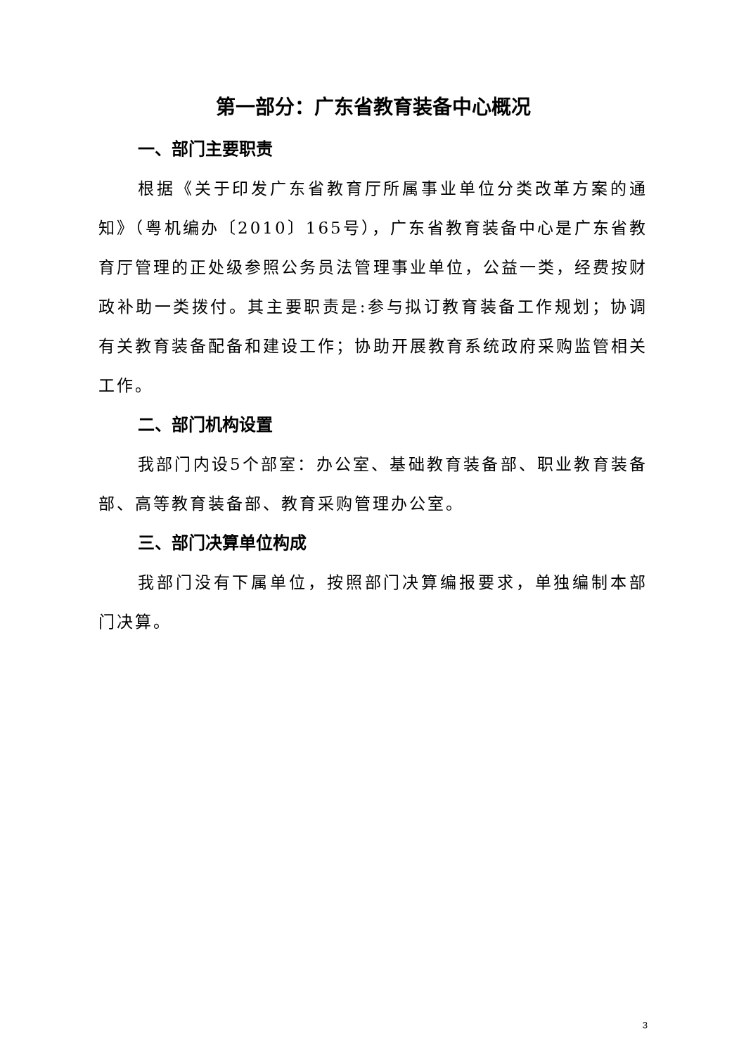第一部分：广东省教育装备中心概况
一、部门主要职责
根据《关于印发广东省教育厅所属事业单位分类改革方案的通知》（粤机编办〔2010〕165号），广东省教育装备中心是广东省教育厅管理的正处级参照公务员法管理事业单位，公益一类，经费按财政补助一类拨付。其主要职责是:参与拟订教育装备工作规划；协调有关教育装备配备和建设工作；协助开展教育系统政府采购监管相关工作。
二、部门机构设置
我部门内设5个部室：办公室、基础教育装备部、职业教育装备部、高等教育装备部、教育采购管理办公室。
三、部门决算单位构成
我部门没有下属单位，按照部门决算编报要求，单独编制本部门决算。
3